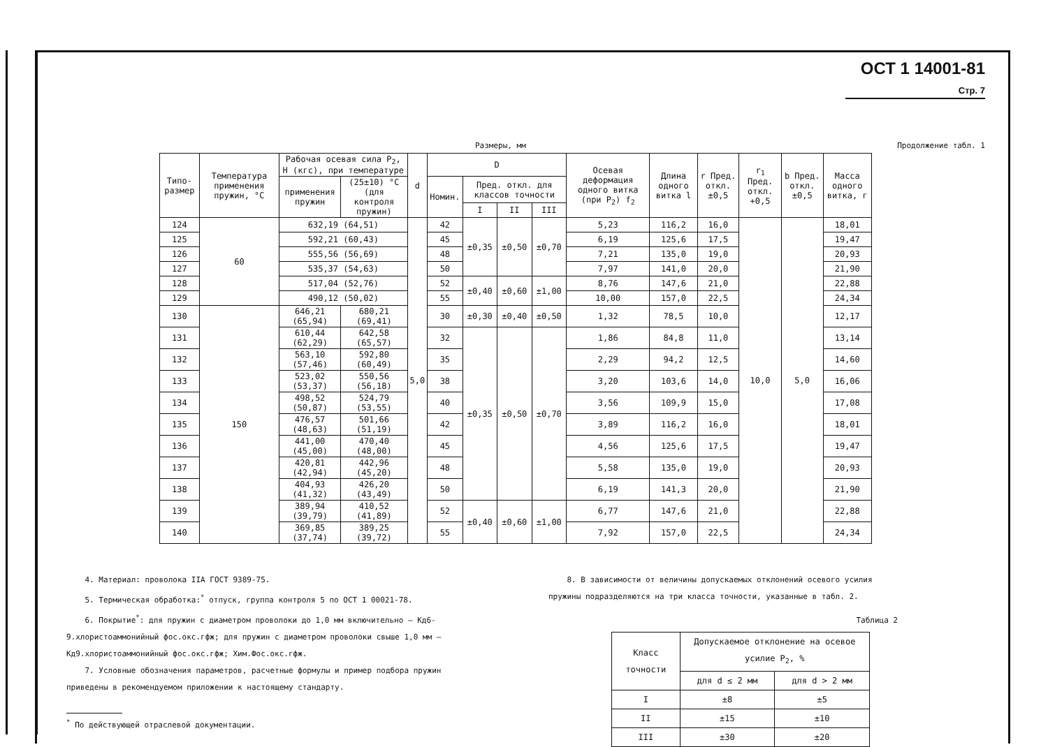ОСТ 1 14001-81 Стр. 7
Размеры, мм Продолжение табл. 1
| Типо-размер | Температура применения пружин, °C | Рабочая осевая сила P<sub>2</sub>, Н (кгс), при температуре | | d | D | | | | Осевая деформация одного витка (при P<sub>2</sub>) f<sub>2</sub> | Длина одного витка l | r Пред. откл. ±0,5 | r<sub>1</sub> Пред. откл. +0,5 | b Пред. откл. ±0,5 | Масса одного витка, г |
| --- | --- | --- | --- | --- | --- | --- | --- | --- | --- | --- | --- | --- | --- | --- |
| | | применения пружин | (25±10) °C (для контроля пружин) | | Номин. | Пред. откл. для классов точности | | | | | | | | |
| | | | | | | I | II | III | | | | | | |
| 124 | 60 | 632,19 (64,51) | | 5,0 | 42 | ±0,35 | ±0,50 | ±0,70 | 5,23 | 116,2 | 16,0 | 10,0 | 5,0 | 18,01 |
| 125 | | 592,21 (60,43) | | | 45 | | | | 6,19 | 125,6 | 17,5 | | | 19,47 |
| 126 | | 555,56 (56,69) | | | 48 | | | | 7,21 | 135,0 | 19,0 | | | 20,93 |
| 127 | | 535,37 (54,63) | | | 50 | | | | 7,97 | 141,0 | 20,0 | | | 21,90 |
| 128 | | 517,04 (52,76) | | | 52 | ±0,40 | ±0,60 | ±1,00 | 8,76 | 147,6 | 21,0 | | | 22,88 |
| 129 | | 490,12 (50,02) | | | 55 | | | | 10,00 | 157,0 | 22,5 | | | 24,34 |
| 130 | 150 | 646,21 (65,94) | 680,21 (69,41) | | 30 | ±0,30 | ±0,40 | ±0,50 | 1,32 | 78,5 | 10,0 | | | 12,17 |
| 131 | | 610,44 (62,29) | 642,58 (65,57) | | 32 | ±0,35 | ±0,50 | ±0,70 | 1,86 | 84,8 | 11,0 | | | 13,14 |
| 132 | | 563,10 (57,46) | 592,80 (60,49) | | 35 | | | | 2,29 | 94,2 | 12,5 | | | 14,60 |
| 133 | | 523,02 (53,37) | 550,56 (56,18) | | 38 | | | | 3,20 | 103,6 | 14,0 | | | 16,06 |
| 134 | | 498,52 (50,87) | 524,79 (53,55) | | 40 | | | | 3,56 | 109,9 | 15,0 | | | 17,08 |
| 135 | | 476,57 (48,63) | 501,66 (51,19) | | 42 | | | | 3,89 | 116,2 | 16,0 | | | 18,01 |
| 136 | | 441,00 (45,00) | 470,40 (48,00) | | 45 | | | | 4,56 | 125,6 | 17,5 | | | 19,47 |
| 137 | | 420,81 (42,94) | 442,96 (45,20) | | 48 | | | | 5,58 | 135,0 | 19,0 | | | 20,93 |
| 138 | | 404,93 (41,32) | 426,20 (43,49) | | 50 | | | | 6,19 | 141,3 | 20,0 | | | 21,90 |
| 139 | | 389,94 (39,79) | 410,52 (41,89) | | 52 | ±0,40 | ±0,60 | ±1,00 | 6,77 | 147,6 | 21,0 | | | 22,88 |
| 140 | | 369,85 (37,74) | 389,25 (39,72) | | 55 | | | | 7,92 | 157,0 | 22,5 | | | 24,34 |
4. Материал: проволока IIА ГОСТ 9389-75.
5. Термическая обработка:<sup>*</sup> отпуск, группа контроля 5 по ОСТ 1 00021-78.
6. Покрытие<sup>*</sup>: для пружин с диаметром проволоки до 1,0 мм включительно – Кд6-9.хлористоаммонийный фос.окс.гфж; для пружин с диаметром проволоки свыше 1,0 мм – Кд9.хлористоаммонийный фос.окс.гфж; Хим.Фос.окс.гфж.
7. Условные обозначения параметров, расчетные формулы и пример подбора пружин приведены в рекомендуемом приложении к настоящему стандарту.
<sup>*</sup> По действующей отраслевой документации.
8. В зависимости от величины допускаемых отклонений осевого усилия пружины подразделяются на три класса точности, указанные в табл. 2.
Таблица 2
| Класс точности | Допускаемое отклонение на осевое усилие P<sub>2</sub>, % | |
| --- | --- | --- |
| | для d ≤ 2 мм | для d > 2 мм |
| I | ±8 | ±5 |
| II | ±15 | ±10 |
| III | ±30 | ±20 |